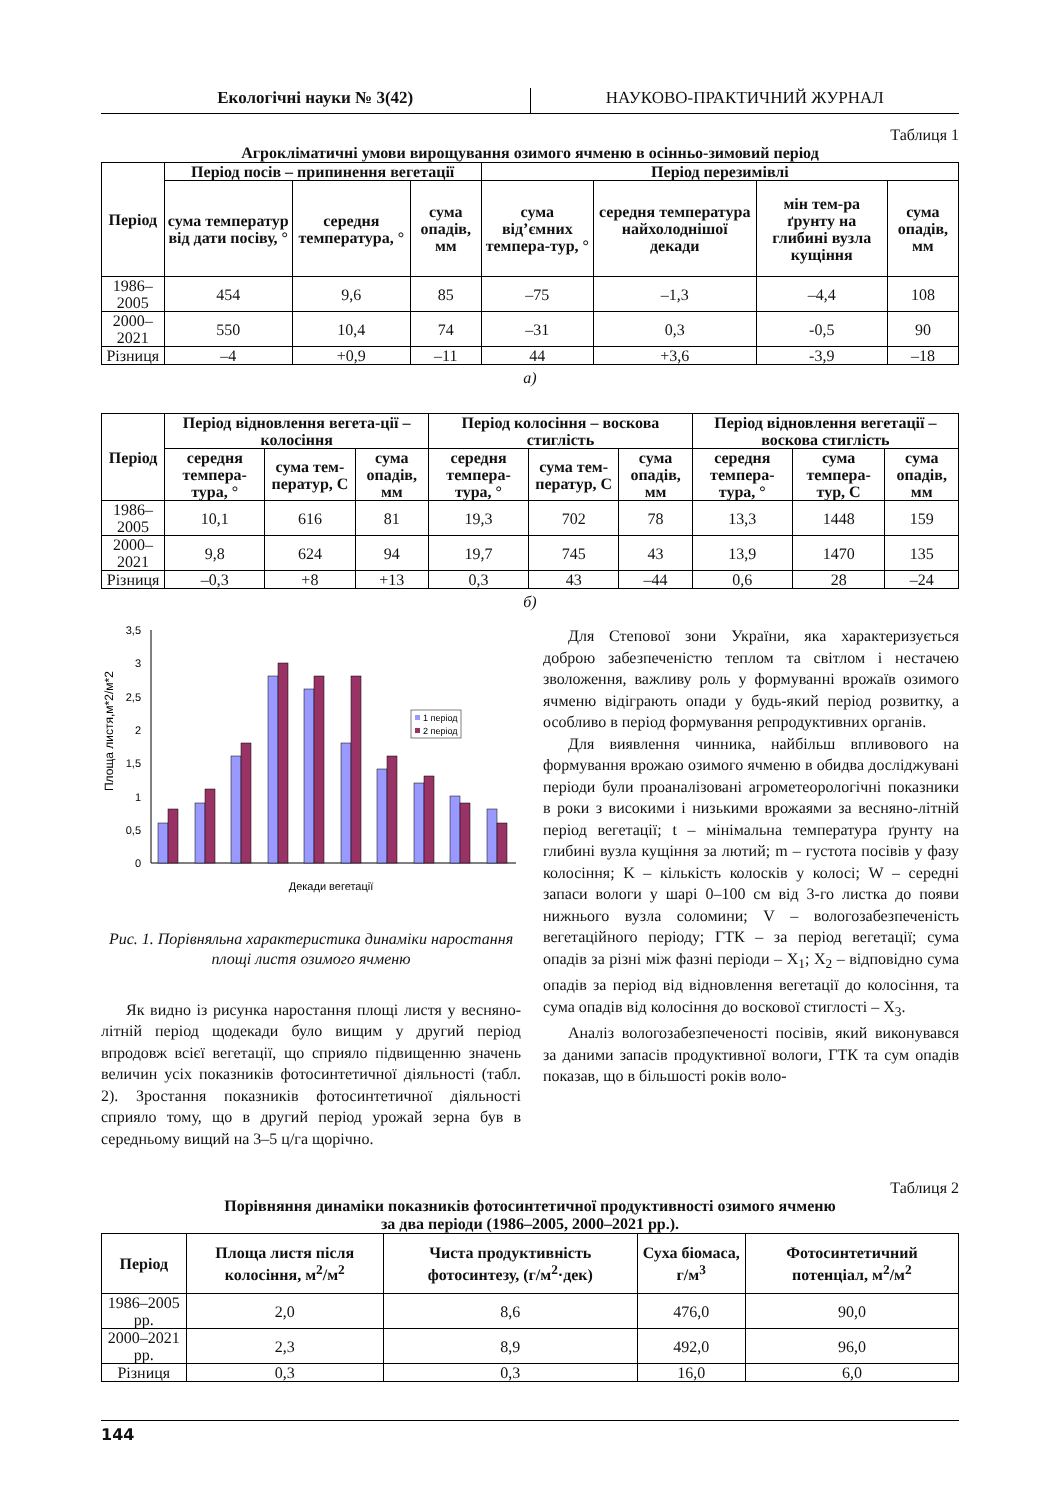Екологічні науки № 3(42) НАУКОВО-ПРАКТИЧНИЙ ЖУРНАЛ
Таблиця 1
Агрокліматичні умови вирощування озимого ячменю в осінньо-зимовий період
| Період | Період посів – припинення вегетації | | | Період перезимівлі | | | |
| --- | --- | --- | --- | --- | --- | --- | --- |
| | сума температур від дати посіву, ° | середня температура, ° | сума опадів, мм | сума від’ємних темпера-тур, ° | середня температура найхолоднішої декади | мін тем-ра ґрунту на глибині вузла кущіння | сума опадів, мм |
| 1986–2005 | 454 | 9,6 | 85 | –75 | –1,3 | –4,4 | 108 |
| 2000–2021 | 550 | 10,4 | 74 | –31 | 0,3 | -0,5 | 90 |
| Різниця | –4 | +0,9 | –11 | 44 | +3,6 | -3,9 | –18 |
а)
| Період | Період відновлення вегета-ції – колосіння | | | Період колосіння – воскова стиглість | | | Період відновлення вегетації – воскова стиглість | | |
| --- | --- | --- | --- | --- | --- | --- | --- | --- | --- |
| | середня темпера-тура, ° | сума тем-ператур, С | сума опадів, мм | середня темпера-тура, ° | сума тем-ператур, С | сума опадів, мм | середня темпера-тура, ° | сума темпера-тур, С | сума опадів, мм |
| 1986–2005 | 10,1 | 616 | 81 | 19,3 | 702 | 78 | 13,3 | 1448 | 159 |
| 2000–2021 | 9,8 | 624 | 94 | 19,7 | 745 | 43 | 13,9 | 1470 | 135 |
| Різниця | –0,3 | +8 | +13 | 0,3 | 43 | –44 | 0,6 | 28 | –24 |
б)
Площа листя,м*2/м*2
3,5
3
2,5
2
1,5
1
0,5
0
1 період
2 період
Декади вегетації
Рис. 1. Порівняльна характеристика динаміки наростання площі листя озимого ячменю
Як видно із рисунка наростання площі листя у весняно-літній період щодекади було вищим у другий період впродовж всієї вегетації, що сприяло підвищенню значень величин усіх показників фотосинтетичної діяльності (табл. 2). Зростання показників фотосинтетичної діяльності сприяло тому, що в другий період урожай зерна був в середньому вищий на 3–5 ц/га щорічно.
Для Степової зони України, яка характеризується доброю забезпеченістю теплом та світлом і нестачею зволоження, важливу роль у формуванні врожаїв озимого ячменю відіграють опади у будь-який період розвитку, а особливо в період формування репродуктивних органів.
Для виявлення чинника, найбільш впливового на формування врожаю озимого ячменю в обидва досліджувані періоди були проаналізовані агрометеорологічні показники в роки з високими і низькими врожаями за весняно-літній період вегетації; t – мінімальна температура ґрунту на глибині вузла кущіння за лютий; m – густота посівів у фазу колосіння; K – кількість колосків у колосі; W – середні запаси вологи у шарі 0–100 см від 3-го листка до появи нижнього вузла соломини; V – вологозабезпеченість вегетаційного періоду; ГТК – за період вегетації; сума опадів за різні між фазні періоди – X<sub>1</sub>; X<sub>2</sub> – відповідно сума опадів за період від відновлення вегетації до колосіння, та сума опадів від колосіння до воскової стиглості – X<sub>3</sub>.
Аналіз вологозабезпеченості посівів, який виконувався за даними запасів продуктивної вологи, ГТК та сум опадів показав, що в більшості років воло-
Таблиця 2
Порівняння динаміки показників фотосинтетичної продуктивності озимого ячменю
за два періоди (1986–2005, 2000–2021 рр.).
| Період | Площа листя після колосіння, м<sup>2</sup>/м<sup>2</sup> | Чиста продуктивність фотосинтезу, (г/м<sup>2</sup>·дек) | Суха біомаса, г/м<sup>3</sup> | Фотосинтетичний потенціал, м<sup>2</sup>/м<sup>2</sup> |
| --- | --- | --- | --- | --- |
| 1986–2005 рр. | 2,0 | 8,6 | 476,0 | 90,0 |
| 2000–2021 рр. | 2,3 | 8,9 | 492,0 | 96,0 |
| Різниця | 0,3 | 0,3 | 16,0 | 6,0 |
144